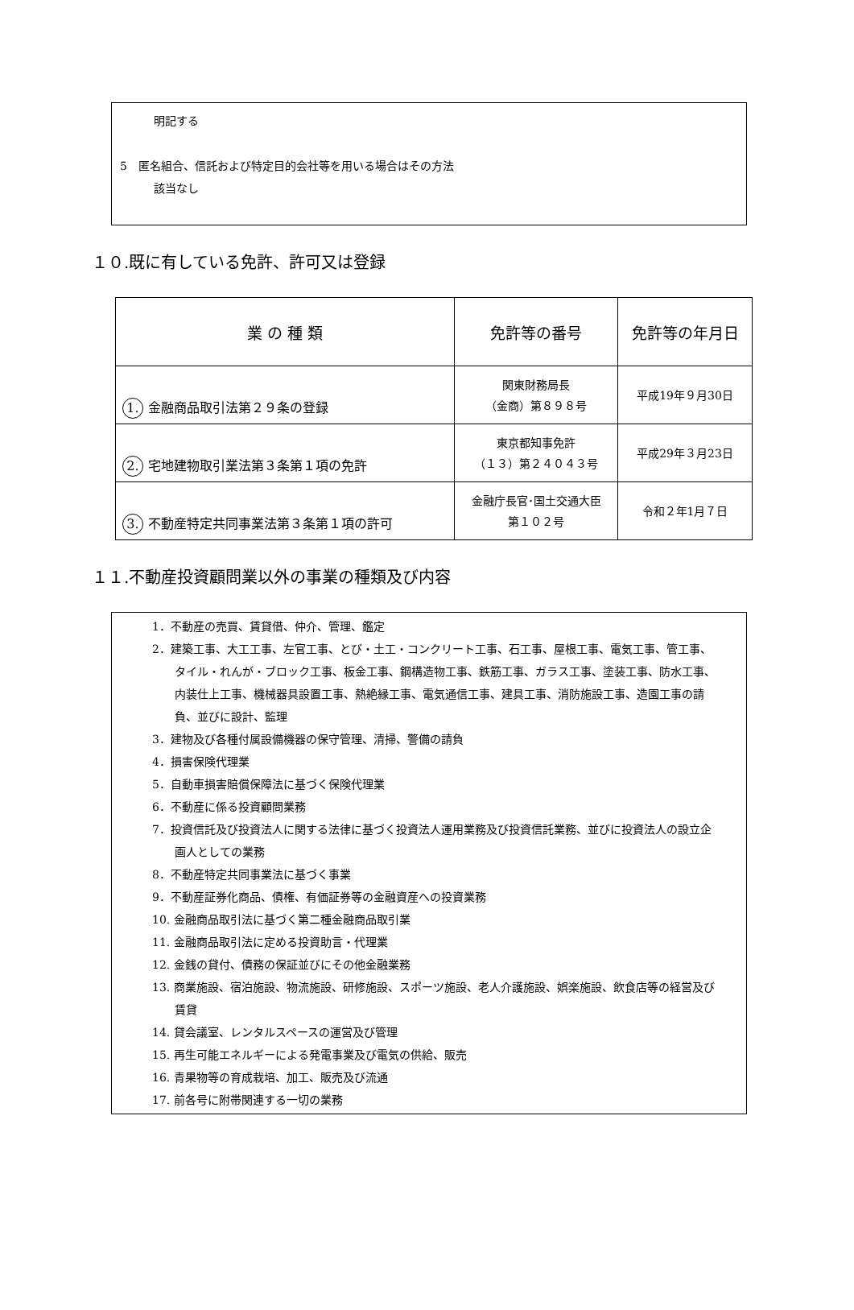明記する
5　匿名組合、信託および特定目的会社等を用いる場合はその方法
該当なし
１０.既に有している免許、許可又は登録
| 業 の 種 類 | 免許等の番号 | 免許等の年月日 |
| --- | --- | --- |
| 1. 金融商品取引法第２９条の登録 | 関東財務局長 （金商）第８９８号 | 平成19年９月30日 |
| 2. 宅地建物取引業法第３条第１項の免許 | 東京都知事免許 （１３）第２４０４３号 | 平成29年３月23日 |
| 3. 不動産特定共同事業法第３条第１項の許可 | 金融庁長官･国土交通大臣 第１０２号 | 令和２年1月７日 |
１１.不動産投資顧問業以外の事業の種類及び内容
1．不動産の売買、賃貸借、仲介、管理、鑑定
2．建築工事、大工工事、左官工事、とび・土工・コンクリート工事、石工事、屋根工事、電気工事、管工事、タイル・れんが・ブロック工事、板金工事、鋼構造物工事、鉄筋工事、ガラス工事、塗装工事、防水工事、内装仕上工事、機械器具設置工事、熱絶縁工事、電気通信工事、建具工事、消防施設工事、造園工事の請負、並びに設計、監理
3．建物及び各種付属設備機器の保守管理、清掃、警備の請負
4．損害保険代理業
5．自動車損害賠償保障法に基づく保険代理業
6．不動産に係る投資顧問業務
7．投資信託及び投資法人に関する法律に基づく投資法人運用業務及び投資信託業務、並びに投資法人の設立企画人としての業務
8．不動産特定共同事業法に基づく事業
9．不動産証券化商品、債権、有価証券等の金融資産への投資業務
10. 金融商品取引法に基づく第二種金融商品取引業
11. 金融商品取引法に定める投資助言・代理業
12. 金銭の貸付、債務の保証並びにその他金融業務
13. 商業施設、宿泊施設、物流施設、研修施設、スポーツ施設、老人介護施設、娯楽施設、飲食店等の経営及び賃貸
14. 貸会議室、レンタルスペースの運営及び管理
15. 再生可能エネルギーによる発電事業及び電気の供給、販売
16. 青果物等の育成栽培、加工、販売及び流通
17. 前各号に附帯関連する一切の業務